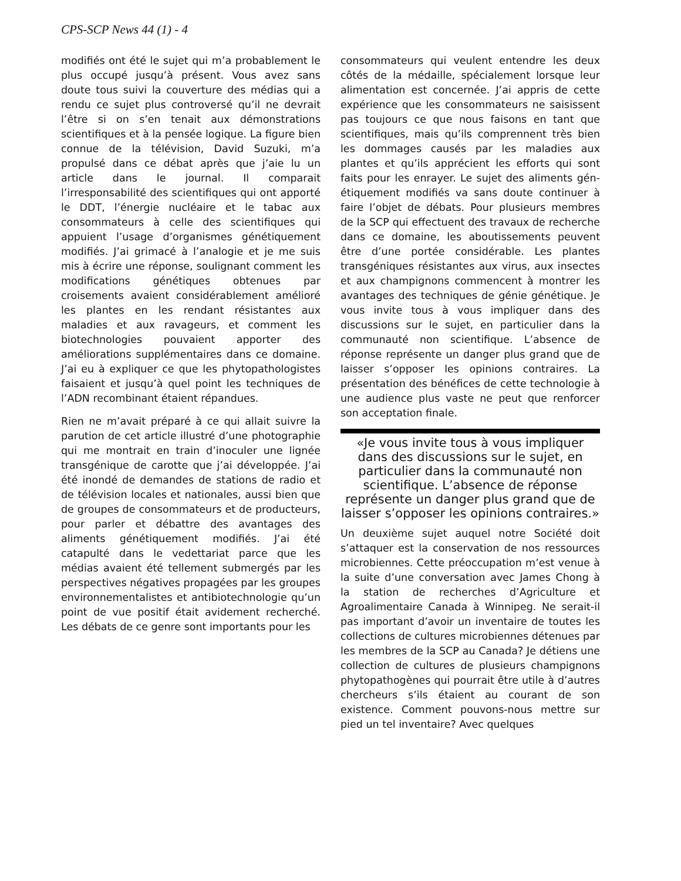CPS-SCP News 44 (1) - 4
modifiés ont été le sujet qui m’a probablement le plus occupé jusqu’à présent. Vous avez sans doute tous suivi la couverture des médias qui a rendu ce sujet plus controversé qu’il ne devrait l’être si on s’en tenait aux démonstrations scientifiques et à la pensée logique. La figure bien connue de la télévision, David Suzuki, m’a propulsé dans ce débat après que j’aie lu un article dans le journal. Il comparait l’irresponsabilité des scientifiques qui ont apporté le DDT, l’énergie nucléaire et le tabac aux consommateurs à celle des scientifiques qui appuient l’usage d’organismes génétiquement modifiés. J’ai grimacé à l’analogie et je me suis mis à écrire une réponse, soulignant comment les modifications génétiques obtenues par croisements avaient considérablement amélioré les plantes en les rendant résistantes aux maladies et aux ravageurs, et comment les biotechnologies pouvaient apporter des améliorations supplé­mentaires dans ce domaine. J’ai eu à expliquer ce que les phytopathologistes faisaient et jusqu’à quel point les tech­niques de l’ADN recombinant étaient répandues.
Rien ne m’avait préparé à ce qui allait suivre la parution de cet article illustré d’une photographie qui me montrait en train d’inoculer une lignée transgénique de carotte que j’ai développée. J’ai été inondé de demandes de stations de radio et de télévision locales et nationales, aussi bien que de groupes de consommateurs et de producteurs, pour parler et débattre des avantages des aliments génétiquement modifiés. J’ai été catapulté dans le vedettariat parce que les médias avaient été tellement submergés par les perspec­tives négatives propagées par les groupes environnementalistes et antibiotech­nologie qu’un point de vue positif était avidement recherché. Les débats de ce genre sont importants pour les
consommateurs qui veulent entendre les deux côtés de la médaille, spécialement lorsque leur alimentation est concernée. J’ai appris de cette expérience que les consommateurs ne saisissent pas toujours ce que nous faisons en tant que scientifiques, mais qu’ils comprennent très bien les dommages causés par les mala­dies aux plantes et qu’ils appré­cient les efforts qui sont faits pour les enrayer. Le sujet des aliments gén­étiquement modifiés va sans doute continuer à faire l’objet de débats. Pour plusieurs membres de la SCP qui effectuent des travaux de recherche dans ce domaine, les aboutissements peuvent être d’une portée considérable. Les plantes transgéniques résistantes aux virus, aux insectes et aux champignons commencent à montrer les avantages des techniques de génie génétique. Je vous invite tous à vous impliquer dans des discussions sur le sujet, en particulier dans la communauté non scientifique. L’absence de réponse représente un danger plus grand que de laisser s’opposer les opinions contraires. La présentation des bénéfices de cette technologie à une audience plus vaste ne peut que renforcer son acceptation finale.
«Je vous invite tous à vous impliquer dans des discussions sur le sujet, en particulier dans la communauté non scientifique. L’absence de réponse représente un danger plus grand que de laisser s’opposer les opinions contraires.»
Un deuxième sujet auquel notre Société doit s’attaquer est la conservation de nos ressources microbiennes. Cette préoccupation m’est venue à la suite d’une conversation avec James Chong à la sta­tion de recherches d’Agriculture et Agroalimentaire Canada à Winnipeg. Ne serait-il pas important d’avoir un inventaire de toutes les collections de cul­tures microbiennes détenues par les membres de la SCP au Canada? Je détiens une collection de cultures de plusieurs champignons phytopathogènes qui pourrait être utile à d’autres chercheurs s’ils étaient au courant de son existence. Comment pouvons-nous mettre sur pied un tel inventaire? Avec quelques